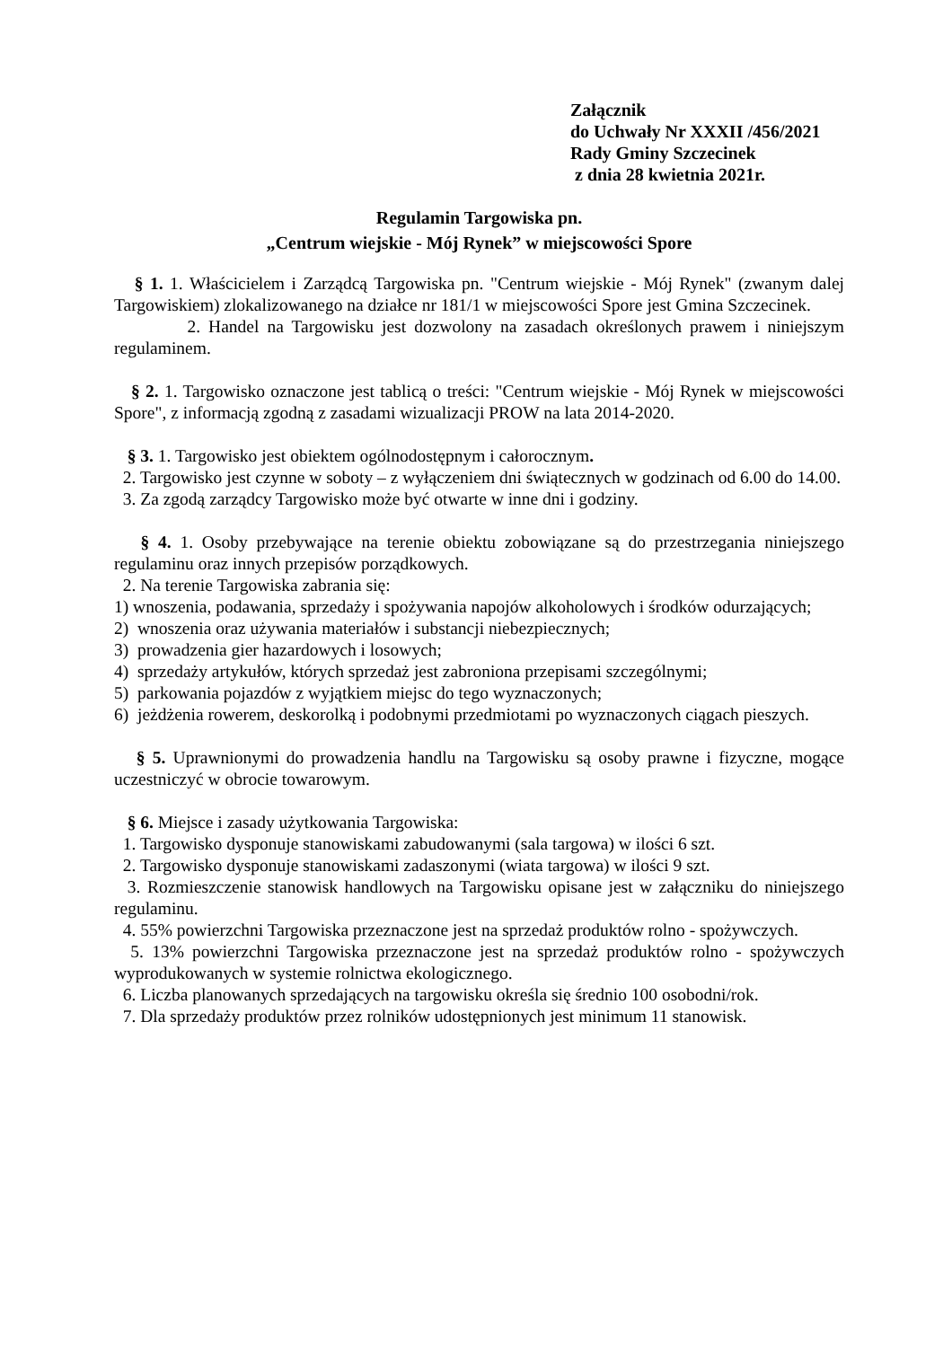Załącznik
do Uchwały Nr XXXII /456/2021
Rady Gminy Szczecinek
z dnia 28 kwietnia 2021r.
Regulamin Targowiska pn.
„Centrum wiejskie - Mój Rynek” w miejscowości Spore
§ 1. 1. Właścicielem i Zarządcą Targowiska pn. "Centrum wiejskie - Mój Rynek" (zwanym dalej Targowiskiem) zlokalizowanego na działce nr 181/1 w miejscowości Spore jest Gmina Szczecinek.
2. Handel na Targowisku jest dozwolony na zasadach określonych prawem i niniejszym regulaminem.
§ 2. 1. Targowisko oznaczone jest tablicą o treści: "Centrum wiejskie - Mój Rynek w miejscowości Spore", z informacją zgodną z zasadami wizualizacji PROW na lata 2014-2020.
§ 3. 1. Targowisko jest obiektem ogólnodostępnym i całorocznym.
2. Targowisko jest czynne w soboty – z wyłączeniem dni świątecznych w godzinach od 6.00 do 14.00.
3. Za zgodą zarządcy Targowisko może być otwarte w inne dni i godziny.
§ 4. 1. Osoby przebywające na terenie obiektu zobowiązane są do przestrzegania niniejszego regulaminu oraz innych przepisów porządkowych.
2. Na terenie Targowiska zabrania się:
1) wnoszenia, podawania, sprzedaży i spożywania napojów alkoholowych i środków odurzających;
2) wnoszenia oraz używania materiałów i substancji niebezpiecznych;
3) prowadzenia gier hazardowych i losowych;
4) sprzedaży artykułów, których sprzedaż jest zabroniona przepisami szczególnymi;
5) parkowania pojazdów z wyjątkiem miejsc do tego wyznaczonych;
6) jeżdżenia rowerem, deskorolką i podobnymi przedmiotami po wyznaczonych ciągach pieszych.
§ 5. Uprawnionymi do prowadzenia handlu na Targowisku są osoby prawne i fizyczne, mogące uczestniczyć w obrocie towarowym.
§ 6. Miejsce i zasady użytkowania Targowiska:
1. Targowisko dysponuje stanowiskami zabudowanymi (sala targowa) w ilości 6 szt.
2. Targowisko dysponuje stanowiskami zadaszonymi (wiata targowa) w ilości 9 szt.
3. Rozmieszczenie stanowisk handlowych na Targowisku opisane jest w załączniku do niniejszego regulaminu.
4. 55% powierzchni Targowiska przeznaczone jest na sprzedaż produktów rolno - spożywczych.
5. 13% powierzchni Targowiska przeznaczone jest na sprzedaż produktów rolno - spożywczych wyprodukowanych w systemie rolnictwa ekologicznego.
6. Liczba planowanych sprzedających na targowisku określa się średnio 100 osobodni/rok.
7. Dla sprzedaży produktów przez rolników udostępnionych jest minimum 11 stanowisk.